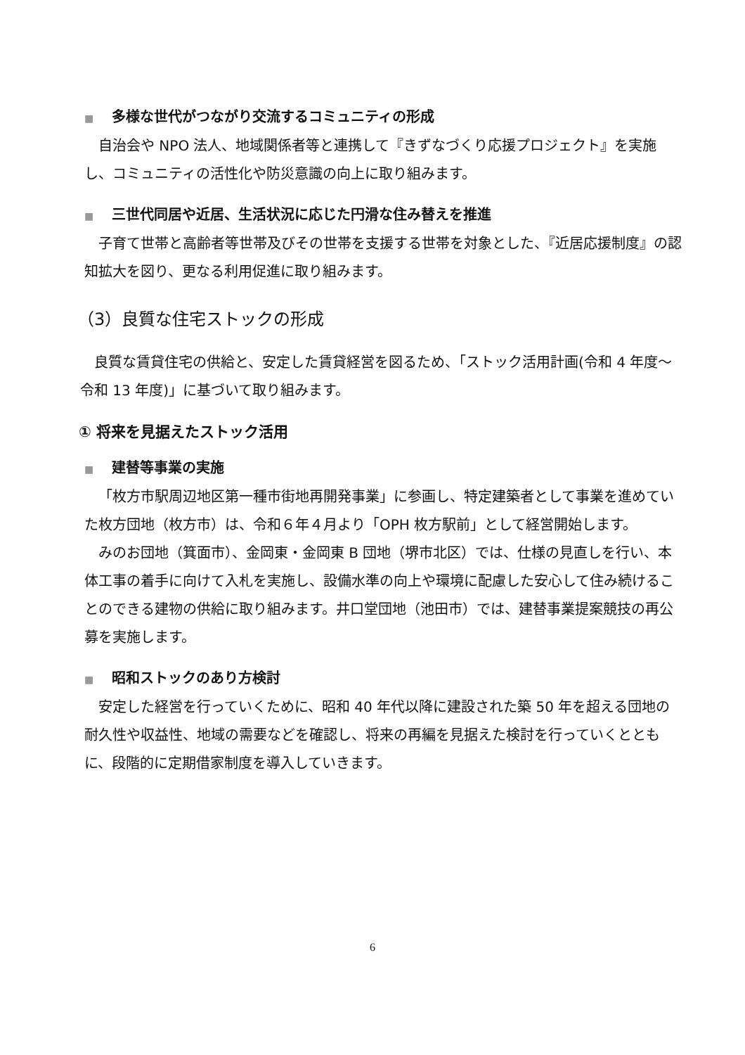■ 多様な世代がつながり交流するコミュニティの形成
自治会や NPO 法人、地域関係者等と連携して『きずなづくり応援プロジェクト』を実施し、コミュニティの活性化や防災意識の向上に取り組みます。
■ 三世代同居や近居、生活状況に応じた円滑な住み替えを推進
子育て世帯と高齢者等世帯及びその世帯を支援する世帯を対象とした、『近居応援制度』の認知拡大を図り、更なる利用促進に取り組みます。
（3）良質な住宅ストックの形成
良質な賃貸住宅の供給と、安定した賃貸経営を図るため、「ストック活用計画(令和 4 年度～令和 13 年度)」に基づいて取り組みます。
① 将来を見据えたストック活用
■ 建替等事業の実施
「枚方市駅周辺地区第一種市街地再開発事業」に参画し、特定建築者として事業を進めていた枚方団地（枚方市）は、令和６年４月より「OPH 枚方駅前」として経営開始します。
みのお団地（箕面市）、金岡東・金岡東 B 団地（堺市北区）では、仕様の見直しを行い、本体工事の着手に向けて入札を実施し、設備水準の向上や環境に配慮した安心して住み続けることのできる建物の供給に取り組みます。井口堂団地（池田市）では、建替事業提案競技の再公募を実施します。
■ 昭和ストックのあり方検討
安定した経営を行っていくために、昭和 40 年代以降に建設された築 50 年を超える団地の耐久性や収益性、地域の需要などを確認し、将来の再編を見据えた検討を行っていくとともに、段階的に定期借家制度を導入していきます。
6